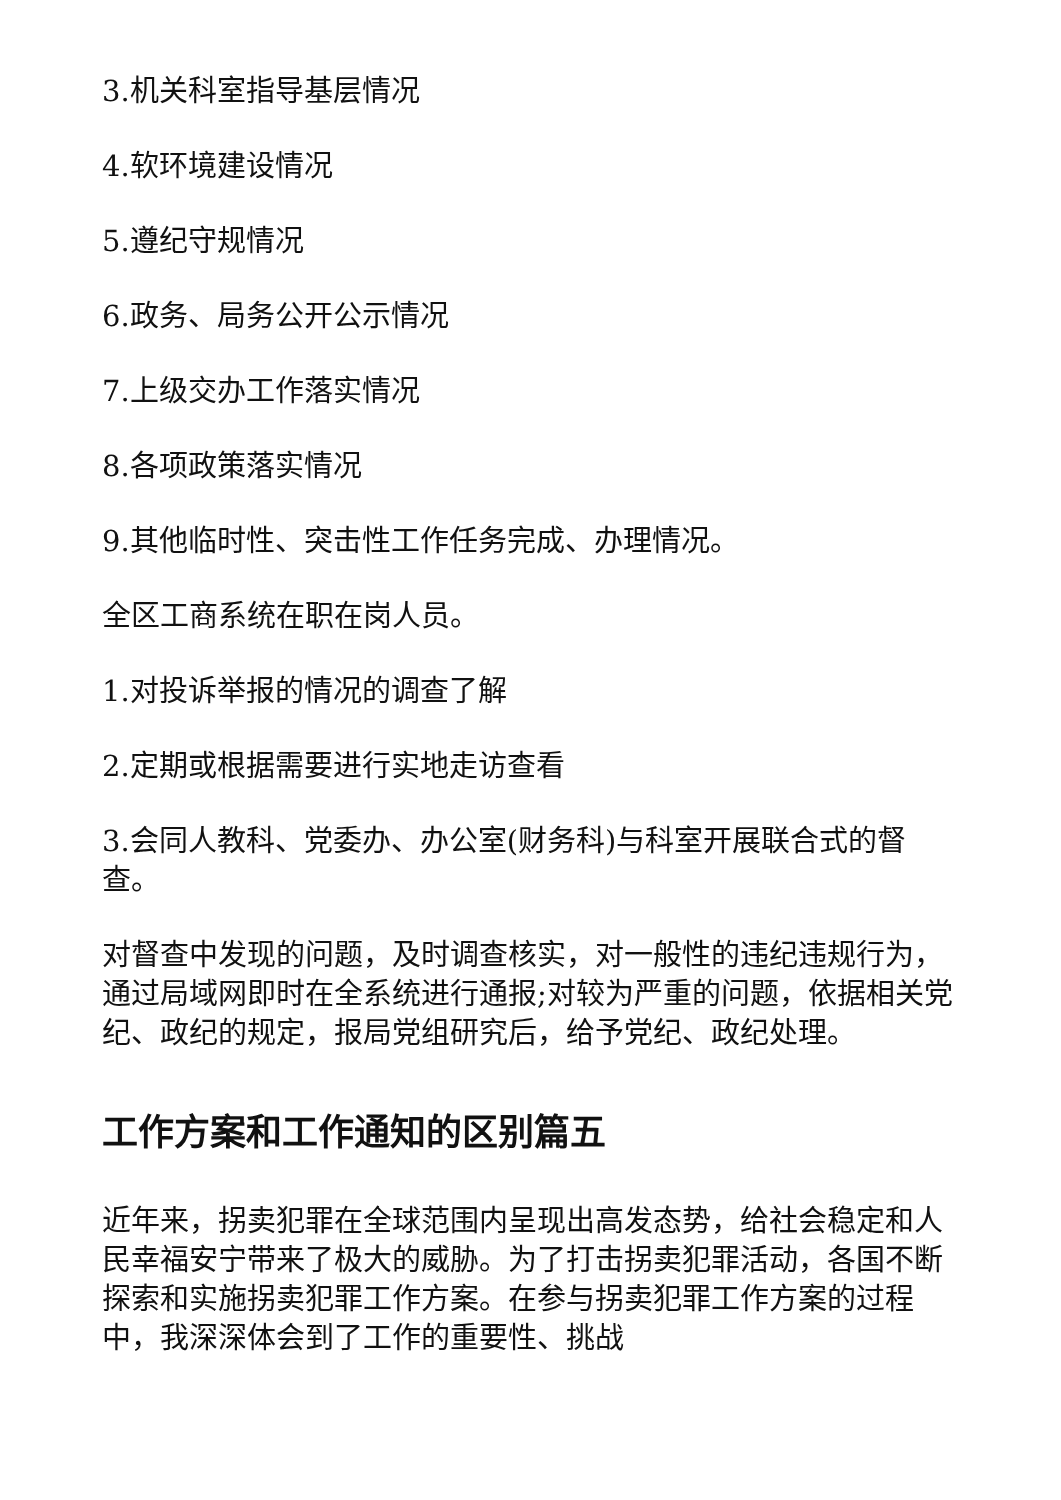3.机关科室指导基层情况
4.软环境建设情况
5.遵纪守规情况
6.政务、局务公开公示情况
7.上级交办工作落实情况
8.各项政策落实情况
9.其他临时性、突击性工作任务完成、办理情况。
全区工商系统在职在岗人员。
1.对投诉举报的情况的调查了解
2.定期或根据需要进行实地走访查看
3.会同人教科、党委办、办公室(财务科)与科室开展联合式的督查。
对督查中发现的问题，及时调查核实，对一般性的违纪违规行为，通过局域网即时在全系统进行通报;对较为严重的问题，依据相关党纪、政纪的规定，报局党组研究后，给予党纪、政纪处理。
工作方案和工作通知的区别篇五
近年来，拐卖犯罪在全球范围内呈现出高发态势，给社会稳定和人民幸福安宁带来了极大的威胁。为了打击拐卖犯罪活动，各国不断探索和实施拐卖犯罪工作方案。在参与拐卖犯罪工作方案的过程中，我深深体会到了工作的重要性、挑战